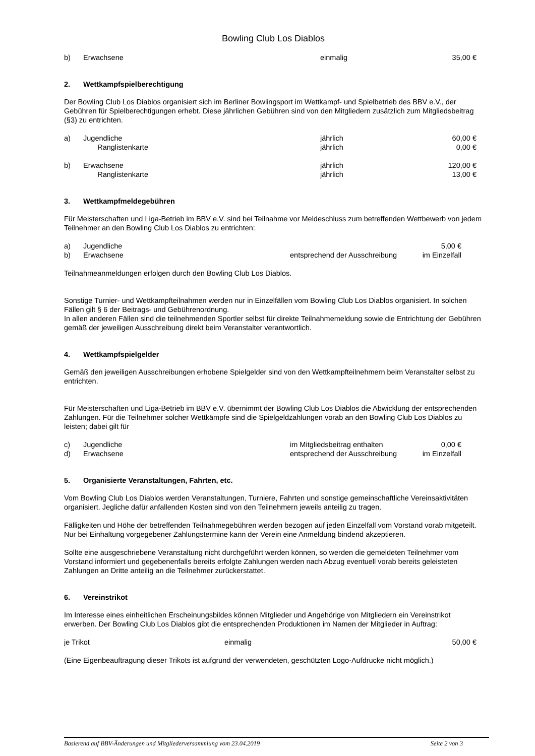Bowling Club Los Diablos
b) Erwachsene einmalig 35,00 €
2. Wettkampfspielberechtigung
Der Bowling Club Los Diablos organisiert sich im Berliner Bowlingsport im Wettkampf- und Spielbetrieb des BBV e.V., der Gebühren für Spielberechtigungen erhebt. Diese jährlichen Gebühren sind von den Mitgliedern zusätzlich zum Mitgliedsbeitrag (§3) zu entrichten.
a) Jugendliche jährlich 60,00 €
Ranglistenkarte jährlich 0,00 €
b) Erwachsene jährlich 120,00 €
Ranglistenkarte jährlich 13,00 €
3. Wettkampfmeldegebühren
Für Meisterschaften und Liga-Betrieb im BBV e.V. sind bei Teilnahme vor Meldeschluss zum betreffenden Wettbewerb von jedem Teilnehmer an den Bowling Club Los Diablos zu entrichten:
a) Jugendliche 5,00 €
b) Erwachsene entsprechend der Ausschreibung im Einzelfall
Teilnahmeanmeldungen erfolgen durch den Bowling Club Los Diablos.
Sonstige Turnier- und Wettkampfteilnahmen werden nur in Einzelfällen vom Bowling Club Los Diablos organisiert. In solchen Fällen gilt § 6 der Beitrags- und Gebührenordnung.
In allen anderen Fällen sind die teilnehmenden Sportler selbst für direkte Teilnahmemeldung sowie die Entrichtung der Gebühren gemäß der jeweiligen Ausschreibung direkt beim Veranstalter verantwortlich.
4. Wettkampfspielgelder
Gemäß den jeweiligen Ausschreibungen erhobene Spielgelder sind von den Wettkampfteilnehmern beim Veranstalter selbst zu entrichten.
Für Meisterschaften und Liga-Betrieb im BBV e.V. übernimmt der Bowling Club Los Diablos die Abwicklung der entsprechenden Zahlungen. Für die Teilnehmer solcher Wettkämpfe sind die Spielgeldzahlungen vorab an den Bowling Club Los Diablos zu leisten; dabei gilt für
c) Jugendliche im Mitgliedsbeitrag enthalten 0,00 €
d) Erwachsene entsprechend der Ausschreibung im Einzelfall
5. Organisierte Veranstaltungen, Fahrten, etc.
Vom Bowling Club Los Diablos werden Veranstaltungen, Turniere, Fahrten und sonstige gemeinschaftliche Vereinsaktivitäten organisiert. Jegliche dafür anfallenden Kosten sind von den Teilnehmern jeweils anteilig zu tragen.
Fälligkeiten und Höhe der betreffenden Teilnahmegebühren werden bezogen auf jeden Einzelfall vom Vorstand vorab mitgeteilt. Nur bei Einhaltung vorgegebener Zahlungstermine kann der Verein eine Anmeldung bindend akzeptieren.
Sollte eine ausgeschriebene Veranstaltung nicht durchgeführt werden können, so werden die gemeldeten Teilnehmer vom Vorstand informiert und gegebenenfalls bereits erfolgte Zahlungen werden nach Abzug eventuell vorab bereits geleisteten Zahlungen an Dritte anteilig an die Teilnehmer zurückerstattet.
6. Vereinstrikot
Im Interesse eines einheitlichen Erscheinungsbildes können Mitglieder und Angehörige von Mitgliedern ein Vereinstrikot erwerben. Der Bowling Club Los Diablos gibt die entsprechenden Produktionen im Namen der Mitglieder in Auftrag:
je Trikot einmalig 50,00 €
(Eine Eigenbeauftragung dieser Trikots ist aufgrund der verwendeten, geschützten Logo-Aufdrucke nicht möglich.)
Basierend auf BBV-Änderungen und Mitgliederversammlung vom 23.04.2019 Seite 2 von 3